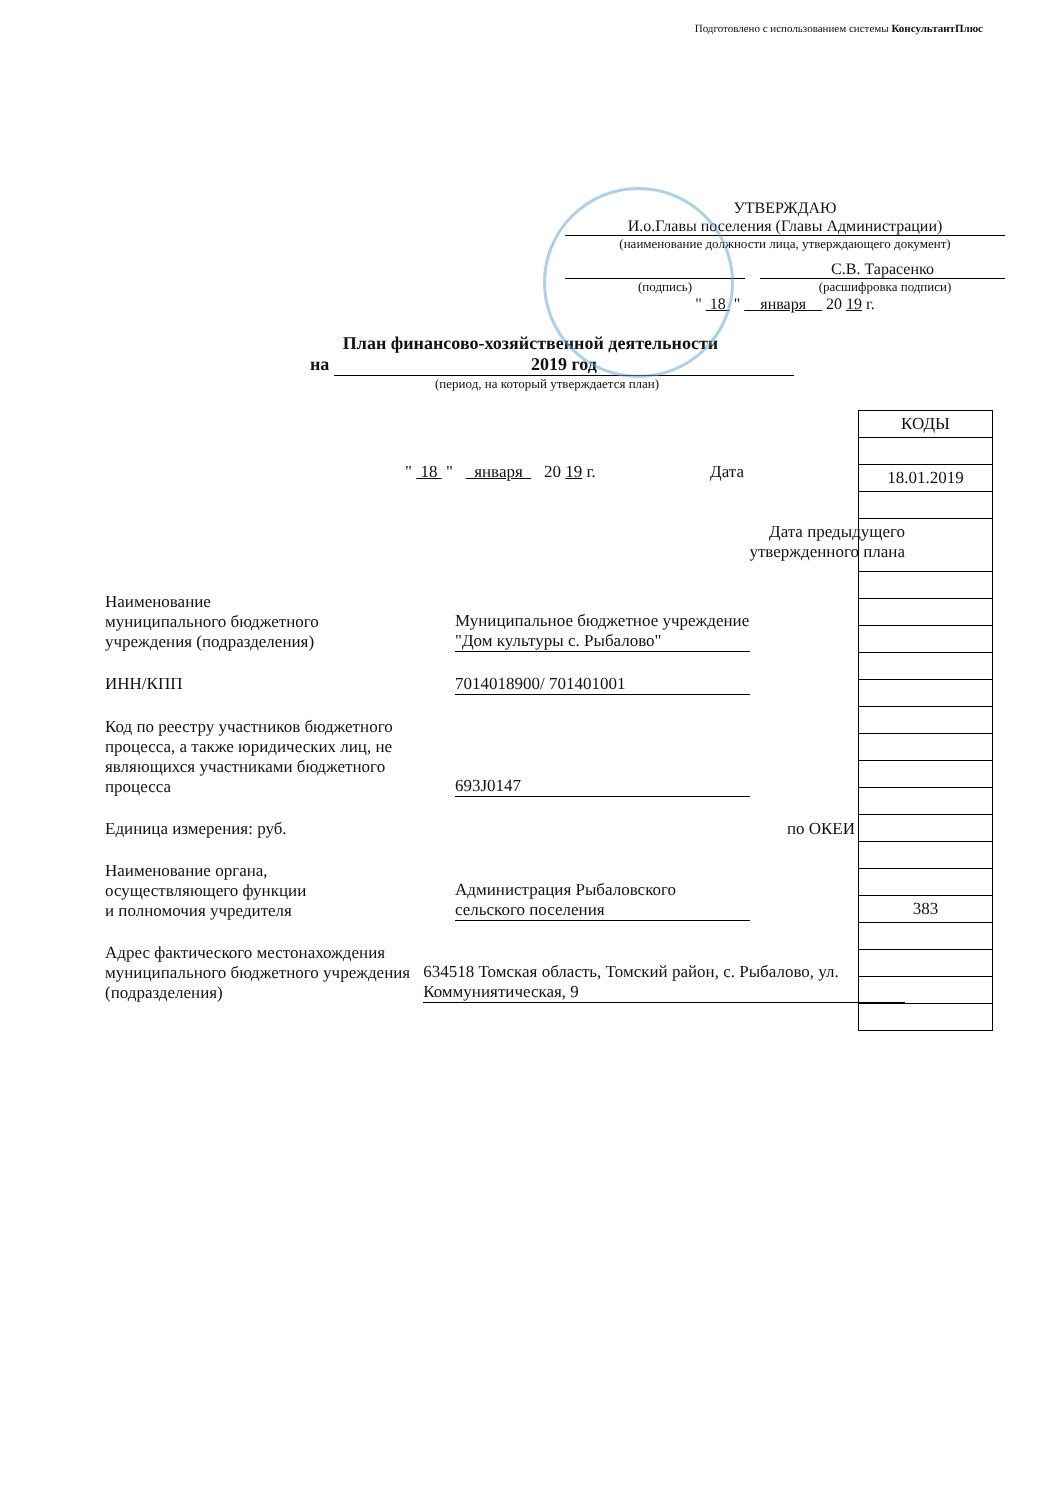Подготовлено с использованием системы КонсультантПлюс
УТВЕРЖДАЮ
И.о.Главы поселения (Главы Администрации)
(наименование должности лица, утверждающего документ)
С.В. Тарасенко
(подпись) (расшифровка подписи)
" 18 " января 20 19 г.
План финансово-хозяйственной деятельности
на 2019 год
(период, на который утверждается план)
" 18 " января 20 19 г. Дата
Дата предыдущего
утвержденного плана
Наименование
муниципального бюджетного
учреждения (подразделения)
Муниципальное бюджетное учреждение "Дом культуры с. Рыбалово"
ИНН/КПП 7014018900/ 701401001
Код по реестру участников бюджетного процесса, а также юридических лиц, не являющихся участниками бюджетного процесса
693J0147
Единица измерения: руб. по ОКЕИ
Наименование органа,
осуществляющего функции
и полномочия учредителя
Администрация Рыбаловского сельского поселения
Адрес фактического местонахождения муниципального бюджетного учреждения (подразделения)
634518 Томская область, Томский район, с. Рыбалово, ул. Коммуниятическая, 9
| КОДЫ |
| 18.01.2019 |
| 383 |